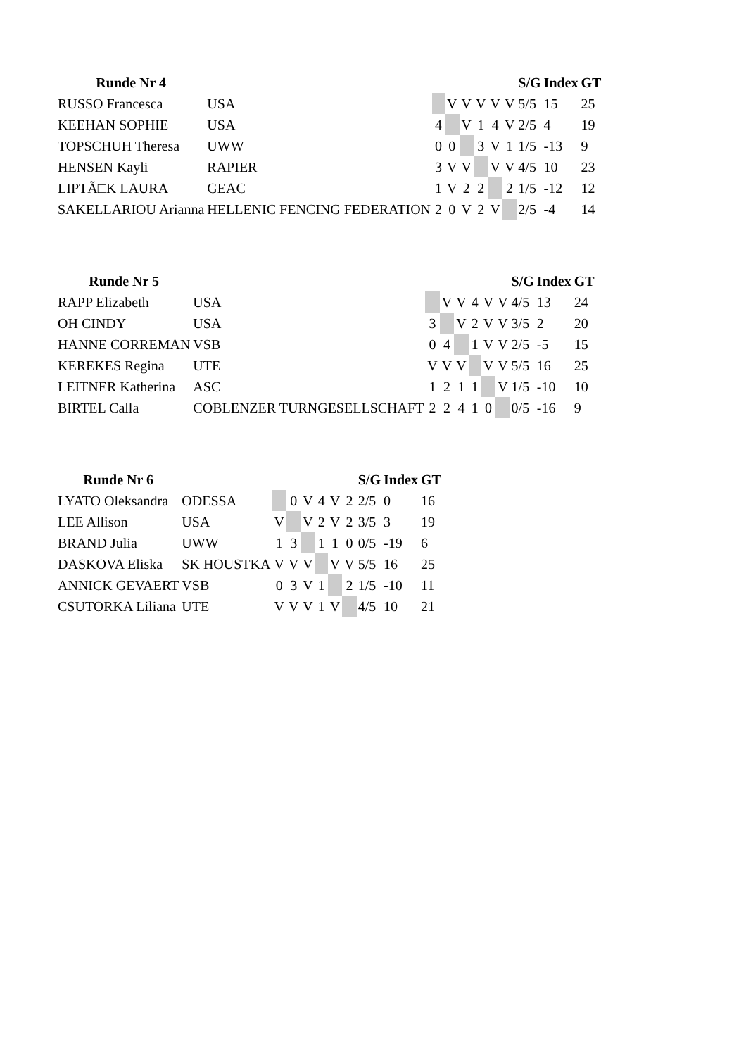| Runde Nr 4 | | | | | | | | S/G | Index | GT |
| --- | --- | --- | --- | --- | --- | --- | --- | --- | --- | --- |
| RUSSO Francesca | USA | | V | V | V | V | V | 5/5 | 15 | 25 |
| KEEHAN SOPHIE | USA | 4 | | V | 1 | 4 | V | 2/5 | 4 | 19 |
| TOPSCHUH Theresa | UWW | 0 | 0 | | 3 | V | 1 | 1/5 | -13 | 9 |
| HENSEN Kayli | RAPIER | 3 | V | V | | V | V | 4/5 | 10 | 23 |
| LIPTÃ□K LAURA | GEAC | 1 | V | 2 | 2 | | 2 | 1/5 | -12 | 12 |
| SAKELLARIOU Arianna | HELLENIC FENCING FEDERATION | 2 | 0 | V | 2 | V | | 2/5 | -4 | 14 |
| Runde Nr 5 | | | | | | | | S/G | Index | GT |
| --- | --- | --- | --- | --- | --- | --- | --- | --- | --- | --- |
| RAPP Elizabeth | USA | | V | V | 4 | V | V | 4/5 | 13 | 24 |
| OH CINDY | USA | 3 | | V | 2 | V | V | 3/5 | 2 | 20 |
| HANNE CORREMAN | VSB | 0 | 4 | | 1 | V | V | 2/5 | -5 | 15 |
| KEREKES Regina | UTE | V | V | V | | V | V | 5/5 | 16 | 25 |
| LEITNER Katherina | ASC | 1 | 2 | 1 | 1 | | V | 1/5 | -10 | 10 |
| BIRTEL Calla | COBLENZER TURNGESELLSCHAFT | 2 | 2 | 4 | 1 | 0 | | 0/5 | -16 | 9 |
| Runde Nr 6 | | | | | | | | S/G | Index | GT |
| --- | --- | --- | --- | --- | --- | --- | --- | --- | --- | --- |
| LYATO Oleksandra | ODESSA | | 0 | V | 4 | V | 2 | 2/5 | 0 | 16 |
| LEE Allison | USA | V | | V | 2 | V | 2 | 3/5 | 3 | 19 |
| BRAND Julia | UWW | 1 | 3 | | 1 | 1 | 0 | 0/5 | -19 | 6 |
| DASKOVA Eliska | SK HOUSTKA | V | V | V | | V | V | 5/5 | 16 | 25 |
| ANNICK GEVAERT | VSB | 0 | 3 | V | 1 | | 2 | 1/5 | -10 | 11 |
| CSUTORKA Liliana | UTE | V | V | V | 1 | V | | 4/5 | 10 | 21 |